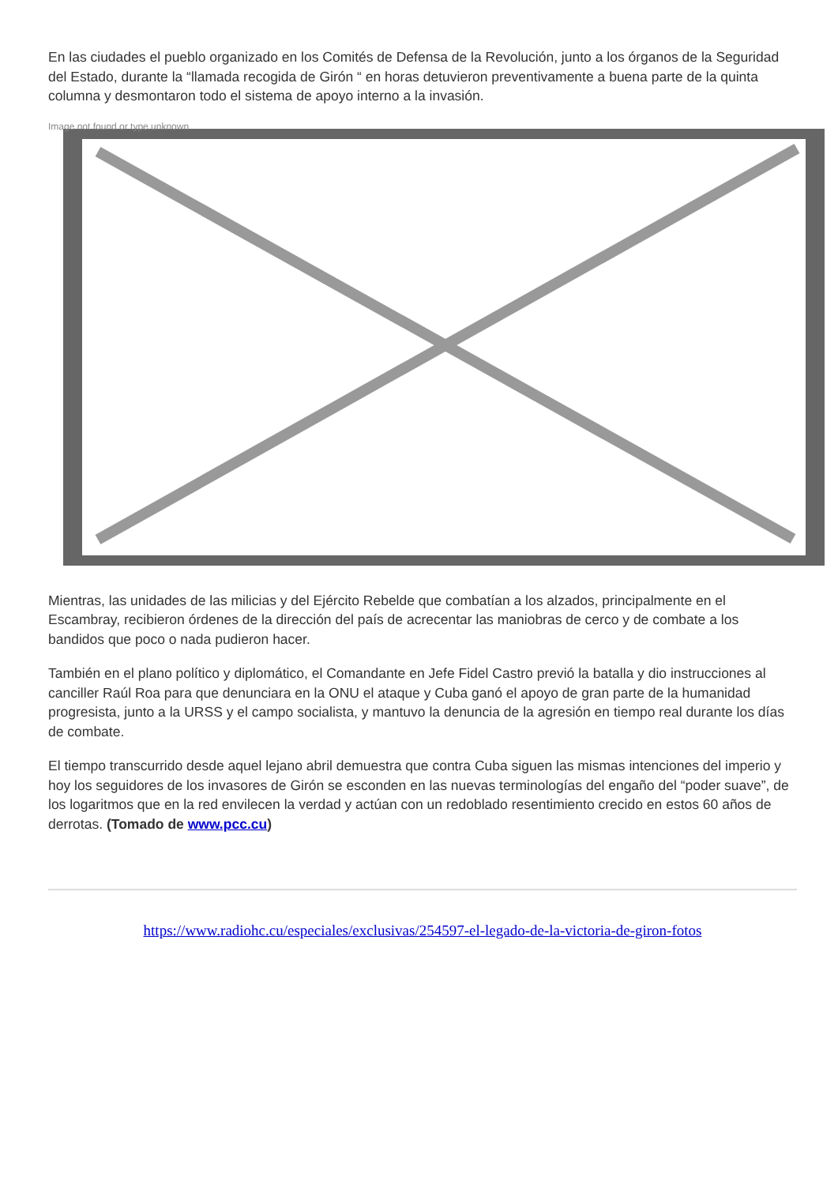En las ciudades el pueblo organizado en los Comités de Defensa de la Revolución, junto a los órganos de la Seguridad del Estado, durante la “llamada recogida de Girón “ en horas detuvieron preventivamente a buena parte de la quinta columna y desmontaron todo el sistema de apoyo interno a la invasión.
Image not found or type unknown
Mientras, las unidades de las milicias y del Ejército Rebelde que combatían a los alzados, principalmente en el Escambray, recibieron órdenes de la dirección del país de acrecentar las maniobras de cerco y de combate a los bandidos que poco o nada pudieron hacer.
También en el plano político y diplomático, el Comandante en Jefe Fidel Castro previó la batalla y dio instrucciones al canciller Raúl Roa para que denunciara en la ONU el ataque y Cuba ganó el apoyo de gran parte de la humanidad progresista, junto a la URSS y el campo socialista, y mantuvo la denuncia de la agresión en tiempo real durante los días de combate.
El tiempo transcurrido desde aquel lejano abril demuestra que contra Cuba siguen las mismas intenciones del imperio y hoy los seguidores de los invasores de Girón se esconden en las nuevas terminologías del engaño del “poder suave”, de los logaritmos que en la red envilecen la verdad y actúan con un redoblado resentimiento crecido en estos 60 años de derrotas. (Tomado de www.pcc.cu)
https://www.radiohc.cu/especiales/exclusivas/254597-el-legado-de-la-victoria-de-giron-fotos